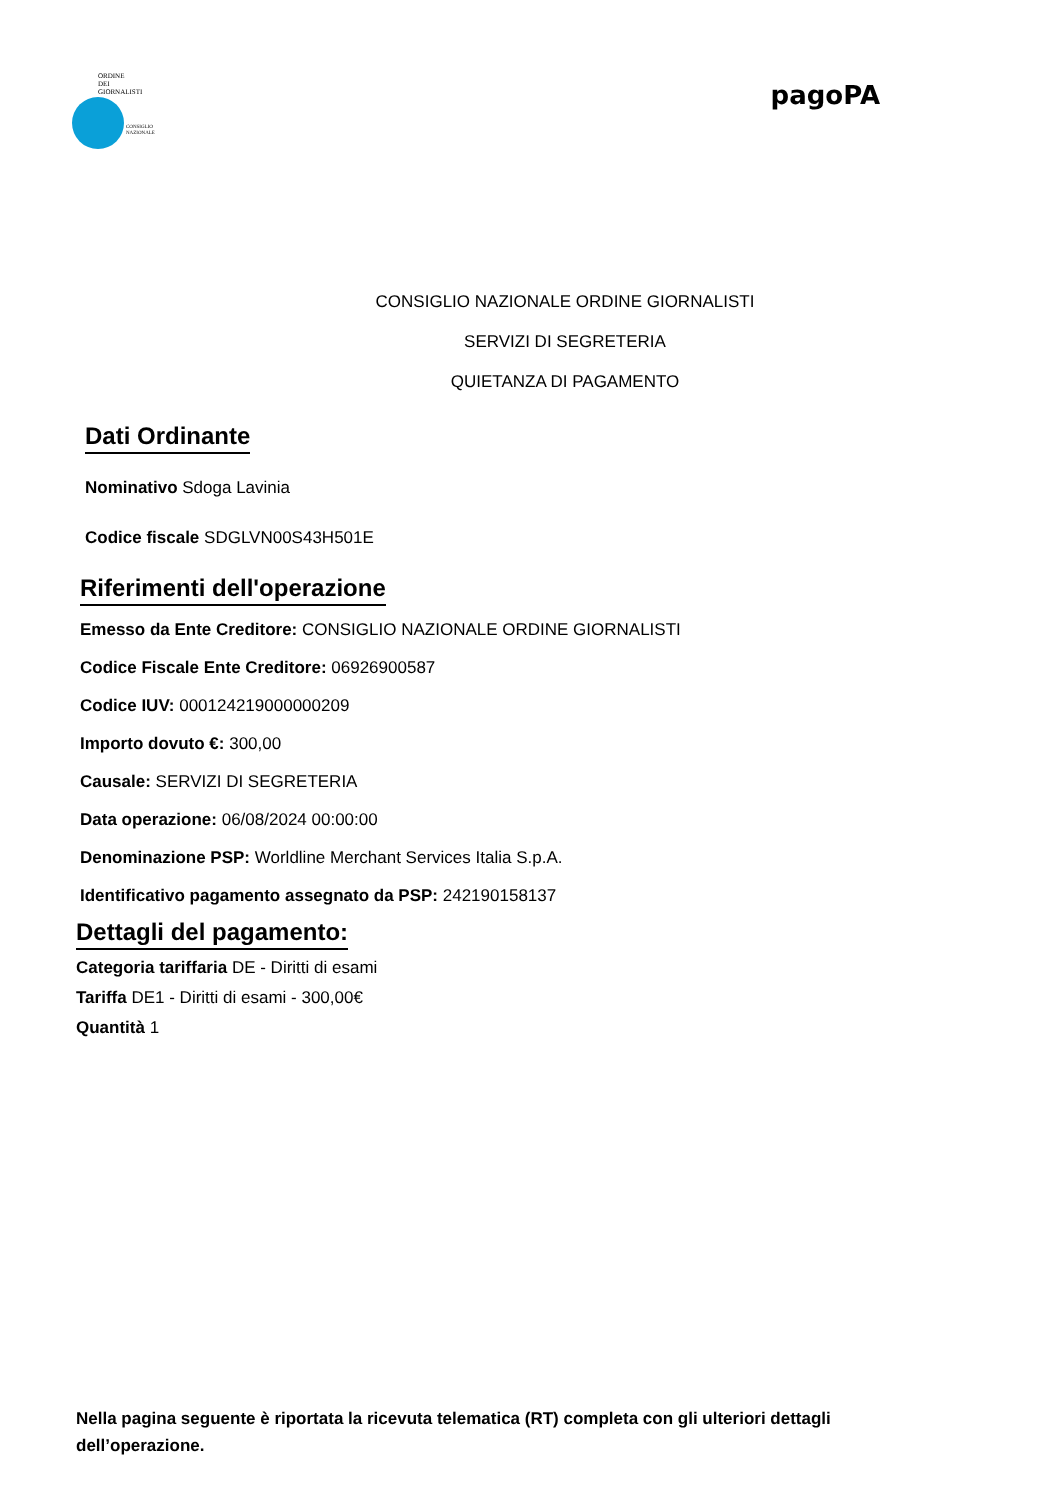ORDINE
DEI
GIORNALISTI
CONSIGLIO
NAZIONALE
pagoPA
CONSIGLIO NAZIONALE ORDINE GIORNALISTI
SERVIZI DI SEGRETERIA
QUIETANZA DI PAGAMENTO
Dati Ordinante
Nominativo Sdoga Lavinia
Codice fiscale SDGLVN00S43H501E
Riferimenti dell'operazione
Emesso da Ente Creditore: CONSIGLIO NAZIONALE ORDINE GIORNALISTI
Codice Fiscale Ente Creditore: 06926900587
Codice IUV: 000124219000000209
Importo dovuto €: 300,00
Causale: SERVIZI DI SEGRETERIA
Data operazione: 06/08/2024 00:00:00
Denominazione PSP: Worldline Merchant Services Italia S.p.A.
Identificativo pagamento assegnato da PSP: 242190158137
Dettagli del pagamento:
Categoria tariffaria DE - Diritti di esami
Tariffa DE1 - Diritti di esami - 300,00€
Quantità 1
Nella pagina seguente è riportata la ricevuta telematica (RT) completa con gli ulteriori dettagli dell’operazione.